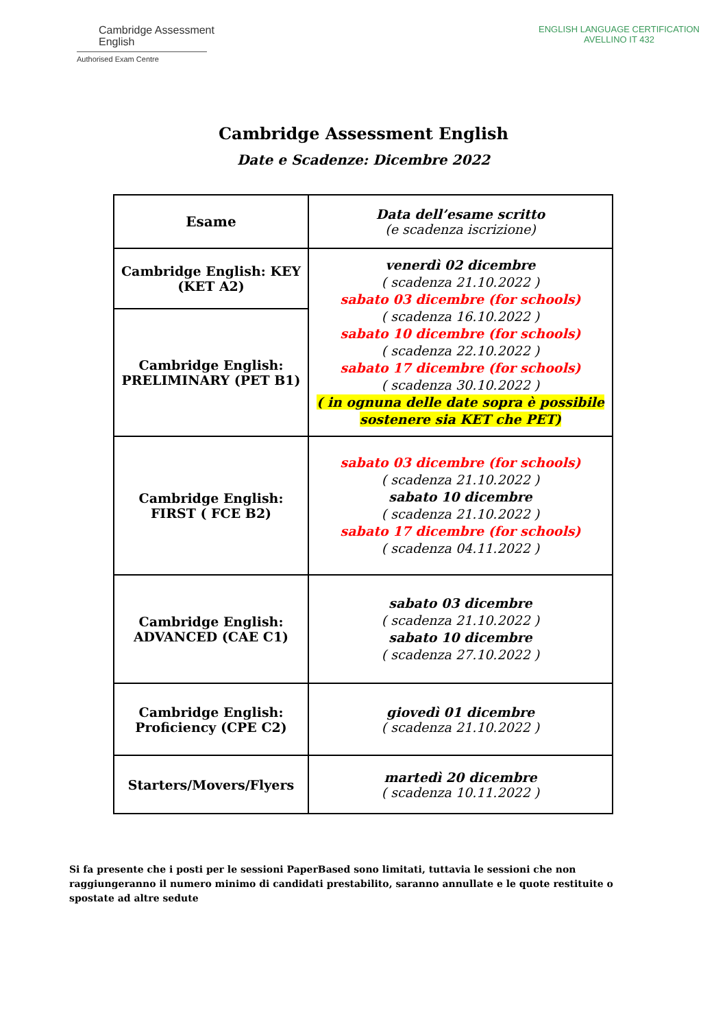Cambridge Assessment
English
Authorised Exam Centre
ENGLISH LANGUAGE CERTIFICATION
AVELLINO IT 432
Cambridge Assessment English
Date e Scadenze: Dicembre 2022
| Esame | Data dell’esame scritto (e scadenza iscrizione) |
| --- | --- |
| Cambridge English: KEY (KET A2) | venerdì 02 dicembre ( scadenza 21.10.2022 ) sabato 03 dicembre (for schools) ( scadenza 16.10.2022 ) sabato 10 dicembre (for schools) ( scadenza 22.10.2022 ) sabato 17 dicembre (for schools) ( scadenza 30.10.2022 ) ( in ognuna delle date sopra è possibile sostenere sia KET che PET) |
| Cambridge English: PRELIMINARY (PET B1) | |
| Cambridge English: FIRST ( FCE B2) | sabato 03 dicembre (for schools) ( scadenza 21.10.2022 ) sabato 10 dicembre ( scadenza 21.10.2022 ) sabato 17 dicembre (for schools) ( scadenza 04.11.2022 ) |
| Cambridge English: ADVANCED (CAE C1) | sabato 03 dicembre ( scadenza 21.10.2022 ) sabato 10 dicembre ( scadenza 27.10.2022 ) |
| Cambridge English: Proficiency (CPE C2) | giovedì 01 dicembre ( scadenza 21.10.2022 ) |
| Starters/Movers/Flyers | martedì 20 dicembre ( scadenza 10.11.2022 ) |
Si fa presente che i posti per le sessioni PaperBased sono limitati, tuttavia le sessioni che non raggiungeranno il numero minimo di candidati prestabilito, saranno annullate e le quote restituite o spostate ad altre sedute